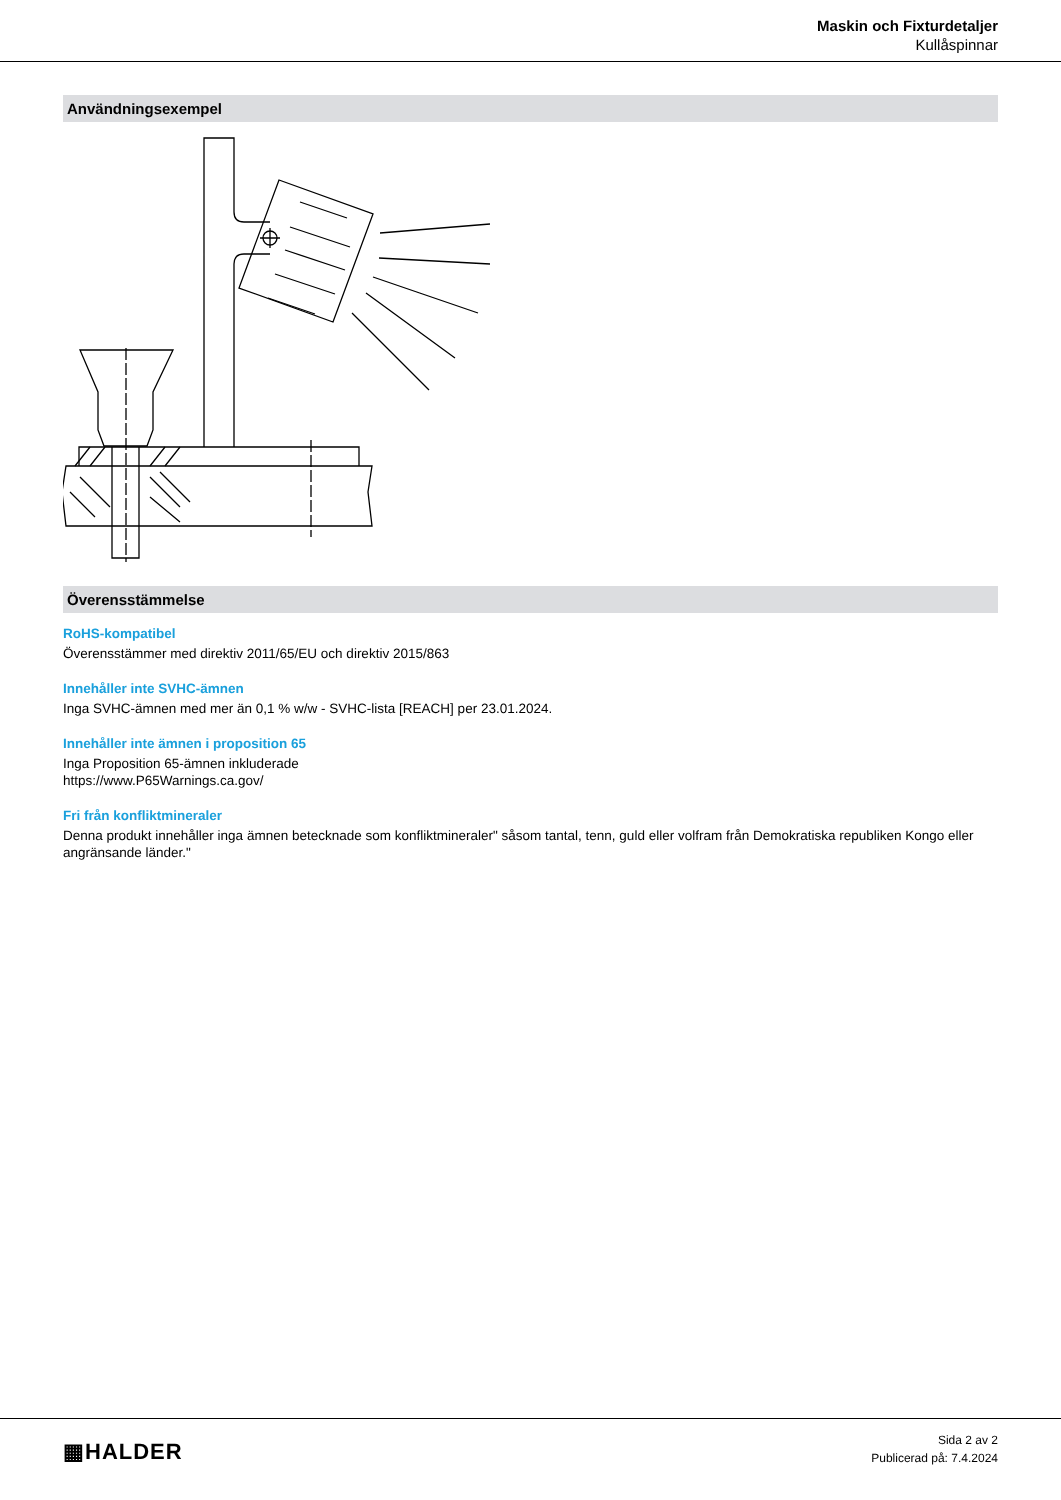Maskin och Fixturdetaljer
Kullåspinnar
Användningsexempel
Överensstämmelse
RoHS-kompatibel
Överensstämmer med direktiv 2011/65/EU och direktiv 2015/863
Innehåller inte SVHC-ämnen
Inga SVHC-ämnen med mer än 0,1 % w/w - SVHC-lista [REACH] per 23.01.2024.
Innehåller inte ämnen i proposition 65
Inga Proposition 65-ämnen inkluderade
https://www.P65Warnings.ca.gov/
Fri från konfliktmineraler
Denna produkt innehåller inga ämnen betecknade som konfliktmineraler" såsom tantal, tenn, guld eller volfram från Demokratiska republiken Kongo eller angränsande länder."
▦HALDER
Sida 2 av 2
Publicerad på: 7.4.2024